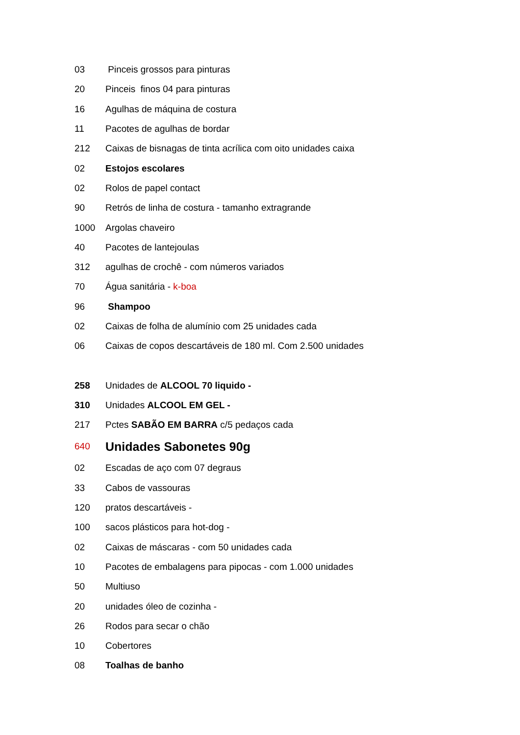03 Pinceis grossos para pinturas
20 Pinceis finos 04 para pinturas
16 Agulhas de máquina de costura
11 Pacotes de agulhas de bordar
212 Caixas de bisnagas de tinta acrílica com oito unidades caixa
02 Estojos escolares
02 Rolos de papel contact
90 Retrós de linha de costura - tamanho extragrande
1000 Argolas chaveiro
40 Pacotes de lantejoulas
312 agulhas de crochê - com números variados
70 Água sanitária - k-boa
96 Shampoo
02 Caixas de folha de alumínio com 25 unidades cada
06 Caixas de copos descartáveis de 180 ml. Com 2.500 unidades
258 Unidades de ALCOOL 70 liquido -
310 Unidades ALCOOL EM GEL -
217 Pctes SABÃO EM BARRA c/5 pedaços cada
640 Unidades Sabonetes 90g
02 Escadas de aço com 07 degraus
33 Cabos de vassouras
120 pratos descartáveis -
100 sacos plásticos para hot-dog -
02 Caixas de máscaras - com 50 unidades cada
10 Pacotes de embalagens para pipocas - com 1.000 unidades
50 Multiuso
20 unidades óleo de cozinha -
26 Rodos para secar o chão
10 Cobertores
08 Toalhas de banho